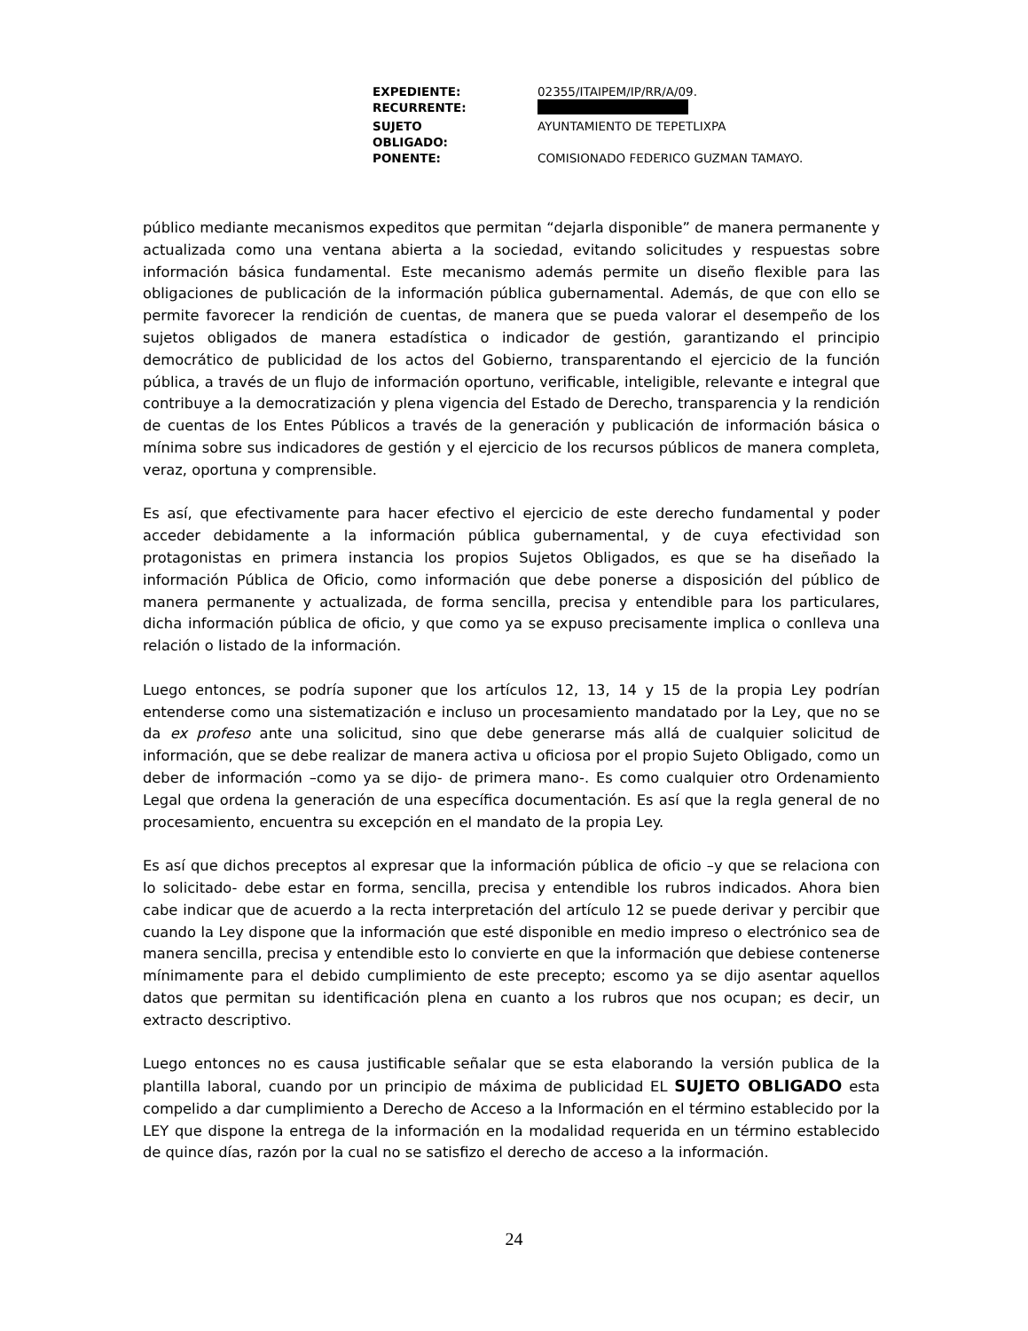| EXPEDIENTE: | 02355/ITAIPEM/IP/RR/A/09. |
| RECURRENTE: | |
| SUJETO OBLIGADO: | AYUNTAMIENTO DE TEPETLIXPA |
| PONENTE: | COMISIONADO FEDERICO GUZMAN TAMAYO. |
público mediante mecanismos expeditos que permitan “dejarla disponible” de manera permanente y actualizada como una ventana abierta a la sociedad, evitando solicitudes y respuestas sobre información básica fundamental. Este mecanismo además permite un diseño flexible para las obligaciones de publicación de la información pública gubernamental. Además, de que con ello se permite favorecer la rendición de cuentas, de manera que se pueda valorar el desempeño de los sujetos obligados de manera estadística o indicador de gestión, garantizando el principio democrático de publicidad de los actos del Gobierno, transparentando el ejercicio de la función pública, a través de un flujo de información oportuno, verificable, inteligible, relevante e integral que contribuye a la democratización y plena vigencia del Estado de Derecho, transparencia y la rendición de cuentas de los Entes Públicos a través de la generación y publicación de información básica o mínima sobre sus indicadores de gestión y el ejercicio de los recursos públicos de manera completa, veraz, oportuna y comprensible.
Es así, que efectivamente para hacer efectivo el ejercicio de este derecho fundamental y poder acceder debidamente a la información pública gubernamental, y de cuya efectividad son protagonistas en primera instancia los propios Sujetos Obligados, es que se ha diseñado la información Pública de Oficio, como información que debe ponerse a disposición del público de manera permanente y actualizada, de forma sencilla, precisa y entendible para los particulares, dicha información pública de oficio, y que como ya se expuso precisamente implica o conlleva una relación o listado de la información.
Luego entonces, se podría suponer que los artículos 12, 13, 14 y 15 de la propia Ley podrían entenderse como una sistematización e incluso un procesamiento mandatado por la Ley, que no se da ex profeso ante una solicitud, sino que debe generarse más allá de cualquier solicitud de información, que se debe realizar de manera activa u oficiosa por el propio Sujeto Obligado, como un deber de información –como ya se dijo- de primera mano-. Es como cualquier otro Ordenamiento Legal que ordena la generación de una específica documentación. Es así que la regla general de no procesamiento, encuentra su excepción en el mandato de la propia Ley.
Es así que dichos preceptos al expresar que la información pública de oficio –y que se relaciona con lo solicitado- debe estar en forma, sencilla, precisa y entendible los rubros indicados. Ahora bien cabe indicar que de acuerdo a la recta interpretación del artículo 12 se puede derivar y percibir que cuando la Ley dispone que la información que esté disponible en medio impreso o electrónico sea de manera sencilla, precisa y entendible esto lo convierte en que la información que debiese contenerse mínimamente para el debido cumplimiento de este precepto; escomo ya se dijo asentar aquellos datos que permitan su identificación plena en cuanto a los rubros que nos ocupan; es decir, un extracto descriptivo.
Luego entonces no es causa justificable señalar que se esta elaborando la versión publica de la plantilla laboral, cuando por un principio de máxima de publicidad EL SUJETO OBLIGADO esta compelido a dar cumplimiento a Derecho de Acceso a la Información en el término establecido por la LEY que dispone la entrega de la información en la modalidad requerida en un término establecido de quince días, razón por la cual no se satisfizo el derecho de acceso a la información.
24